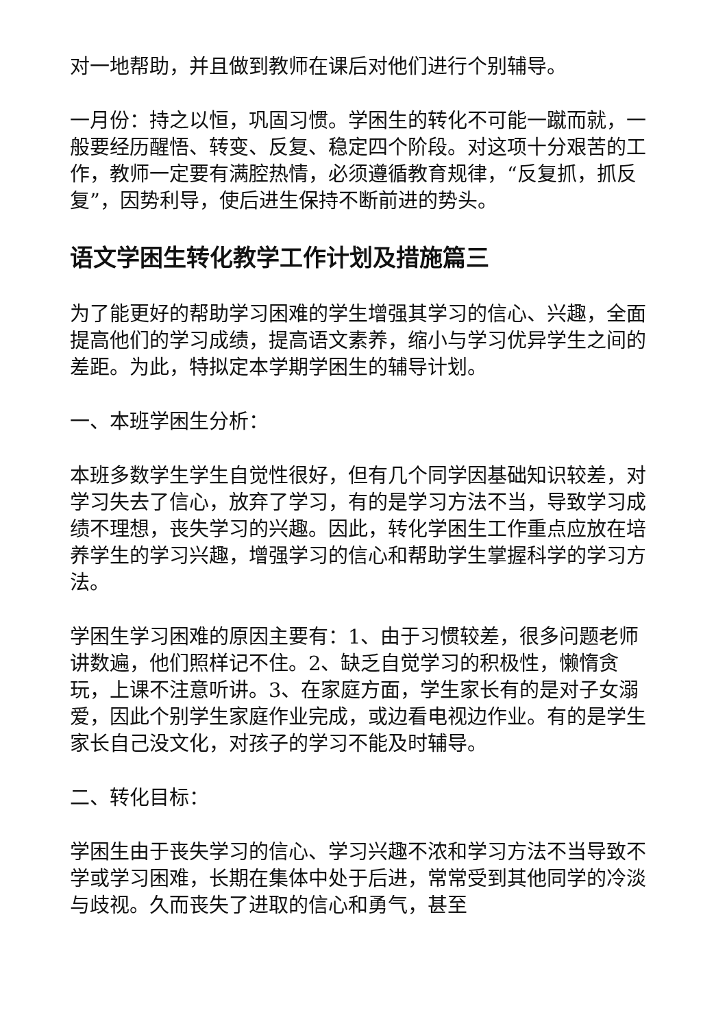对一地帮助，并且做到教师在课后对他们进行个别辅导。
一月份：持之以恒，巩固习惯。学困生的转化不可能一蹴而就，一般要经历醒悟、转变、反复、稳定四个阶段。对这项十分艰苦的工作，教师一定要有满腔热情，必须遵循教育规律，“反复抓，抓反复”，因势利导，使后进生保持不断前进的势头。
语文学困生转化教学工作计划及措施篇三
为了能更好的帮助学习困难的学生增强其学习的信心、兴趣，全面提高他们的学习成绩，提高语文素养，缩小与学习优异学生之间的差距。为此，特拟定本学期学困生的辅导计划。
一、本班学困生分析：
本班多数学生学生自觉性很好，但有几个同学因基础知识较差，对学习失去了信心，放弃了学习，有的是学习方法不当，导致学习成绩不理想，丧失学习的兴趣。因此，转化学困生工作重点应放在培养学生的学习兴趣，增强学习的信心和帮助学生掌握科学的学习方法。
学困生学习困难的原因主要有：1、由于习惯较差，很多问题老师讲数遍，他们照样记不住。2、缺乏自觉学习的积极性，懒惰贪玩，上课不注意听讲。3、在家庭方面，学生家长有的是对子女溺爱，因此个别学生家庭作业完成，或边看电视边作业。有的是学生家长自己没文化，对孩子的学习不能及时辅导。
二、转化目标：
学困生由于丧失学习的信心、学习兴趣不浓和学习方法不当导致不学或学习困难，长期在集体中处于后进，常常受到其他同学的冷淡与歧视。久而丧失了进取的信心和勇气，甚至